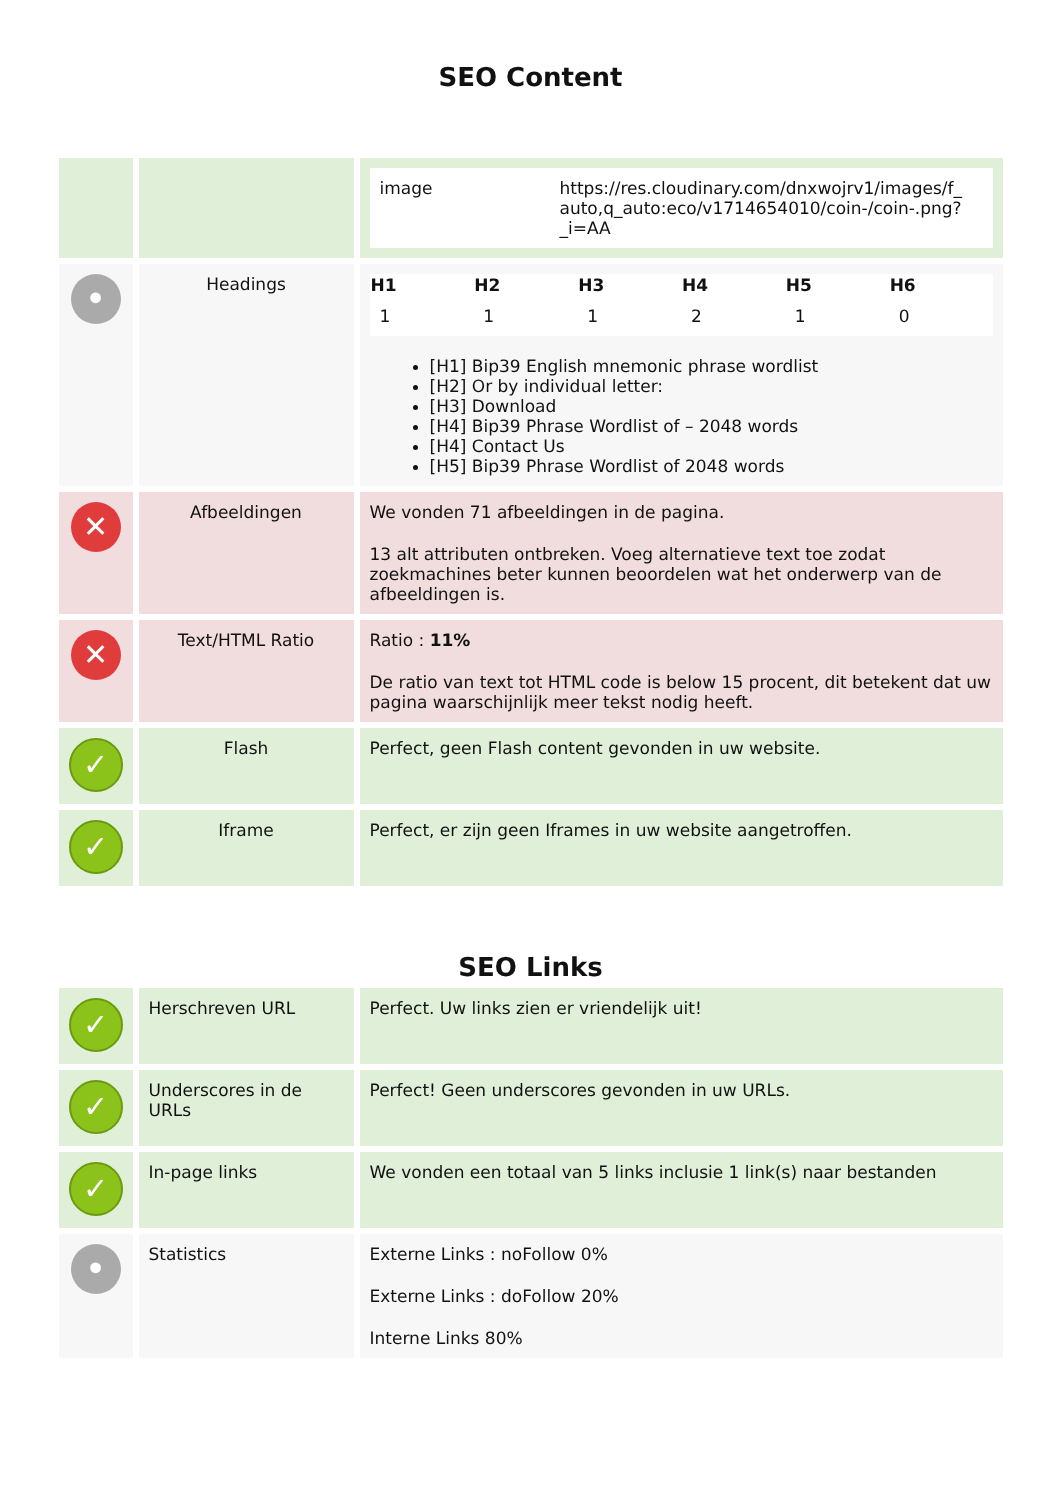SEO Content
| | | / image / https://res.cloudinary.com/dnxwojrv1/images/f_ auto,q_auto:eco/v1714654010/coin-/coin-.png?_i=AA / |
| • | Headings | / H1 / H2 / H3 / H4 / H5 / H6 / / --- / --- / --- / --- / --- / --- / / 1 / 1 / 1 / 2 / 1 / 0 / [H1] Bip39 English mnemonic phrase wordlist [H2] Or by individual letter: [H3] Download [H4] Bip39 Phrase Wordlist of – 2048 words [H4] Contact Us [H5] Bip39 Phrase Wordlist of 2048 words |
| ✕ | Afbeeldingen | We vonden 71 afbeeldingen in de pagina. 13 alt attributen ontbreken. Voeg alternatieve text toe zodat zoekmachines beter kunnen beoordelen wat het onderwerp van de afbeeldingen is. |
| ✕ | Text/HTML Ratio | Ratio : 11% De ratio van text tot HTML code is below 15 procent, dit betekent dat uw pagina waarschijnlijk meer tekst nodig heeft. |
| ✓ | Flash | Perfect, geen Flash content gevonden in uw website. |
| ✓ | Iframe | Perfect, er zijn geen Iframes in uw website aangetroffen. |
SEO Links
| ✓ | Herschreven URL | Perfect. Uw links zien er vriendelijk uit! |
| ✓ | Underscores in de URLs | Perfect! Geen underscores gevonden in uw URLs. |
| ✓ | In-page links | We vonden een totaal van 5 links inclusie 1 link(s) naar bestanden |
| • | Statistics | Externe Links : noFollow 0% Externe Links : doFollow 20% Interne Links 80% |